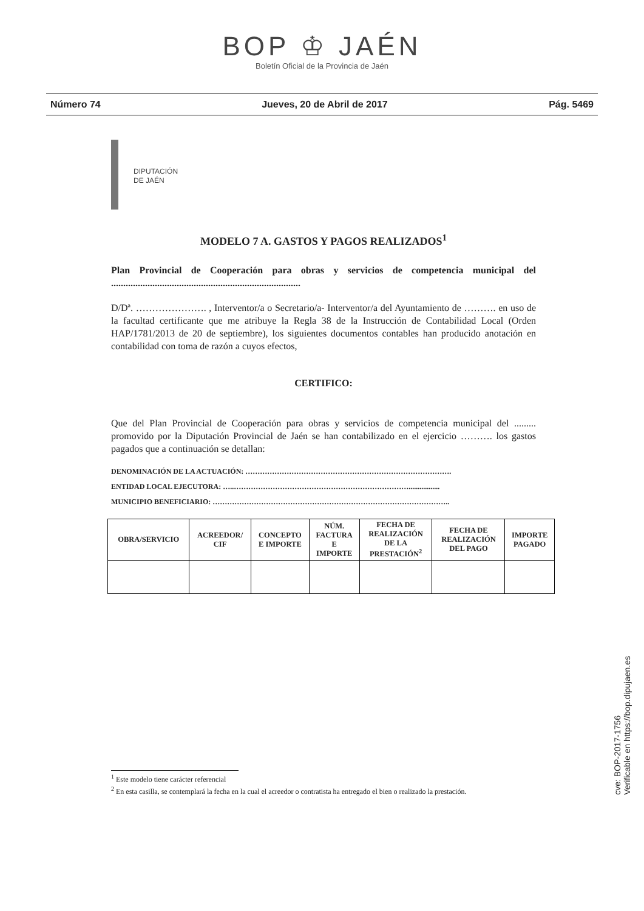BOP ♔ JAÉN
Boletín Oficial de la Provincia de Jaén
Número 74 Jueves, 20 de Abril de 2017 Pág. 5469
DIPUTACIÓN
DE JAÉN
MODELO 7 A. GASTOS Y PAGOS REALIZADOS<sup>1</sup>
Plan Provincial de Cooperación para obras y servicios de competencia municipal del ..............................................................................
D/Dª. …………………. , Interventor/a o Secretario/a- Interventor/a del Ayuntamiento de ………. en uso de la facultad certificante que me atribuye la Regla 38 de la Instrucción de Contabilidad Local (Orden HAP/1781/2013 de 20 de septiembre), los siguientes documentos contables han producido anotación en contabilidad con toma de razón a cuyos efectos,
CERTIFICO:
Que del Plan Provincial de Cooperación para obras y servicios de competencia municipal del ......... promovido por la Diputación Provincial de Jaén se han contabilizado en el ejercicio ………. los gastos pagados que a continuación se detallan:
DENOMINACIÓN DE LA ACTUACIÓN: ………………………………………………………………………….
ENTIDAD LOCAL EJECUTORA: …..……………………………………………………………….................
MUNICIPIO BENEFICIARIO: ……………………………………………………………………………………..
| OBRA/SERVICIO | ACREEDOR/ CIF | CONCEPTO E IMPORTE | NÚM. FACTURA E IMPORTE | FECHA DE REALIZACIÓN DE LA PRESTACIÓN<sup>2</sup> | FECHA DE REALIZACIÓN DEL PAGO | IMPORTE PAGADO |
| --- | --- | --- | --- | --- | --- | --- |
<sup>1</sup> Este modelo tiene carácter referencial
<sup>2</sup> En esta casilla, se contemplará la fecha en la cual el acreedor o contratista ha entregado el bien o realizado la prestación.
cve: BOP-2017-1756
Verificable en https://bop.dipujaen.es